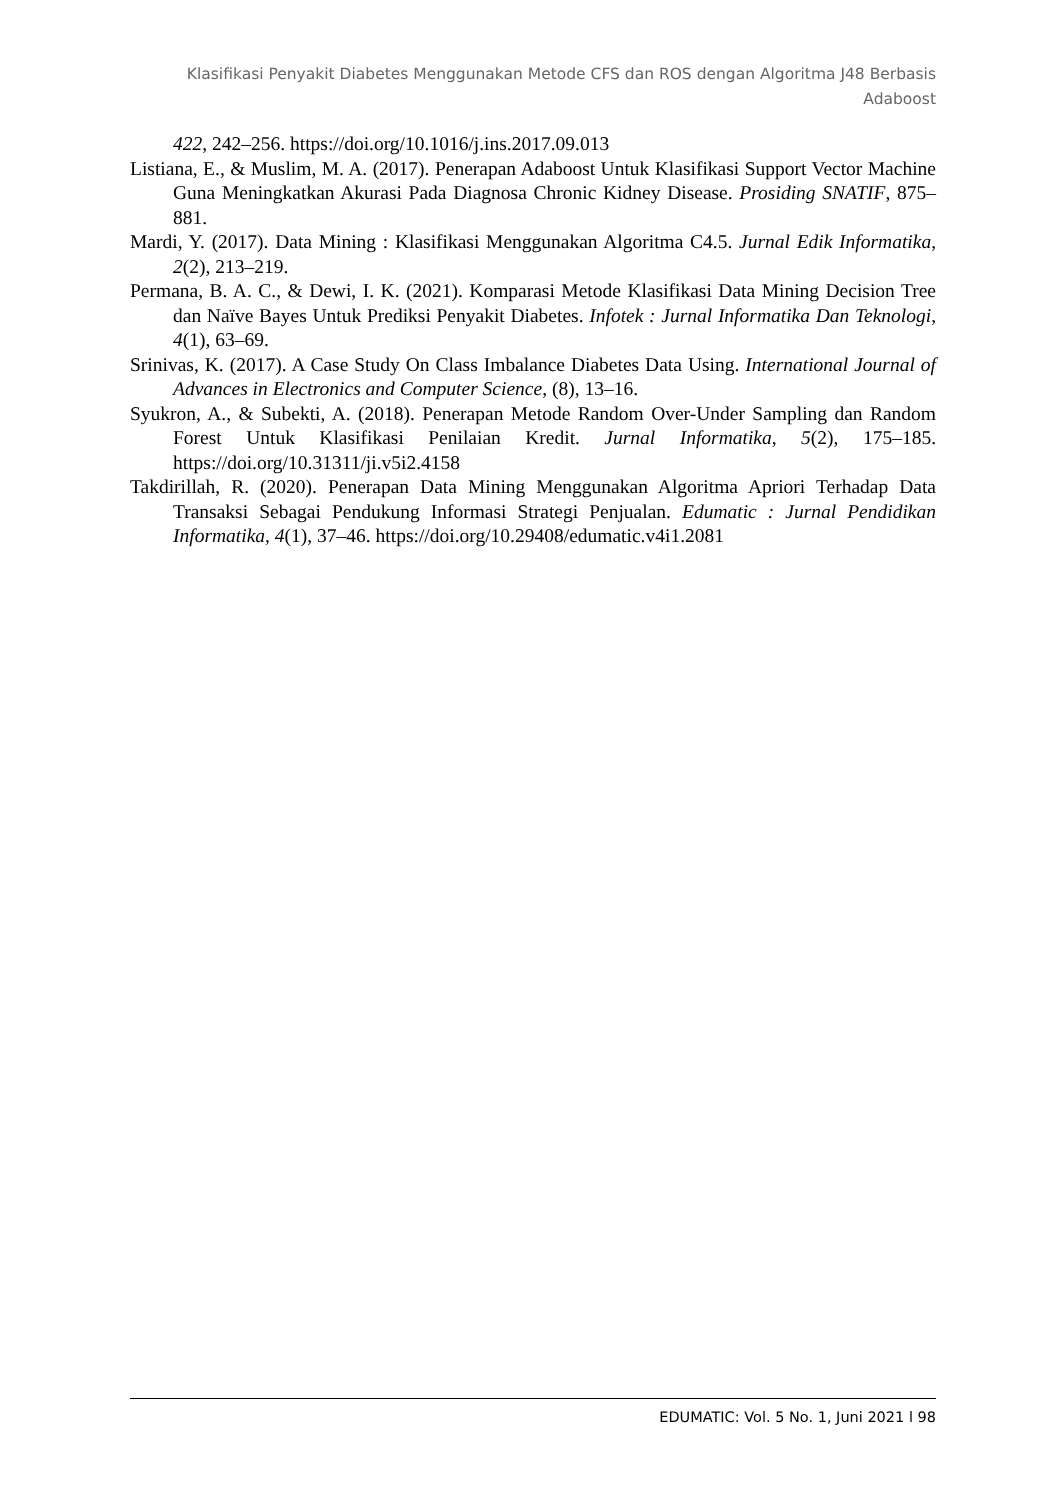Klasifikasi Penyakit Diabetes Menggunakan Metode CFS dan ROS dengan Algoritma J48 Berbasis Adaboost
422, 242–256. https://doi.org/10.1016/j.ins.2017.09.013
Listiana, E., & Muslim, M. A. (2017). Penerapan Adaboost Untuk Klasifikasi Support Vector Machine Guna Meningkatkan Akurasi Pada Diagnosa Chronic Kidney Disease. Prosiding SNATIF, 875–881.
Mardi, Y. (2017). Data Mining : Klasifikasi Menggunakan Algoritma C4.5. Jurnal Edik Informatika, 2(2), 213–219.
Permana, B. A. C., & Dewi, I. K. (2021). Komparasi Metode Klasifikasi Data Mining Decision Tree dan Naïve Bayes Untuk Prediksi Penyakit Diabetes. Infotek : Jurnal Informatika Dan Teknologi, 4(1), 63–69.
Srinivas, K. (2017). A Case Study On Class Imbalance Diabetes Data Using. International Journal of Advances in Electronics and Computer Science, (8), 13–16.
Syukron, A., & Subekti, A. (2018). Penerapan Metode Random Over-Under Sampling dan Random Forest Untuk Klasifikasi Penilaian Kredit. Jurnal Informatika, 5(2), 175–185. https://doi.org/10.31311/ji.v5i2.4158
Takdirillah, R. (2020). Penerapan Data Mining Menggunakan Algoritma Apriori Terhadap Data Transaksi Sebagai Pendukung Informasi Strategi Penjualan. Edumatic : Jurnal Pendidikan Informatika, 4(1), 37–46. https://doi.org/10.29408/edumatic.v4i1.2081
EDUMATIC: Vol. 5 No. 1, Juni 2021 l 98